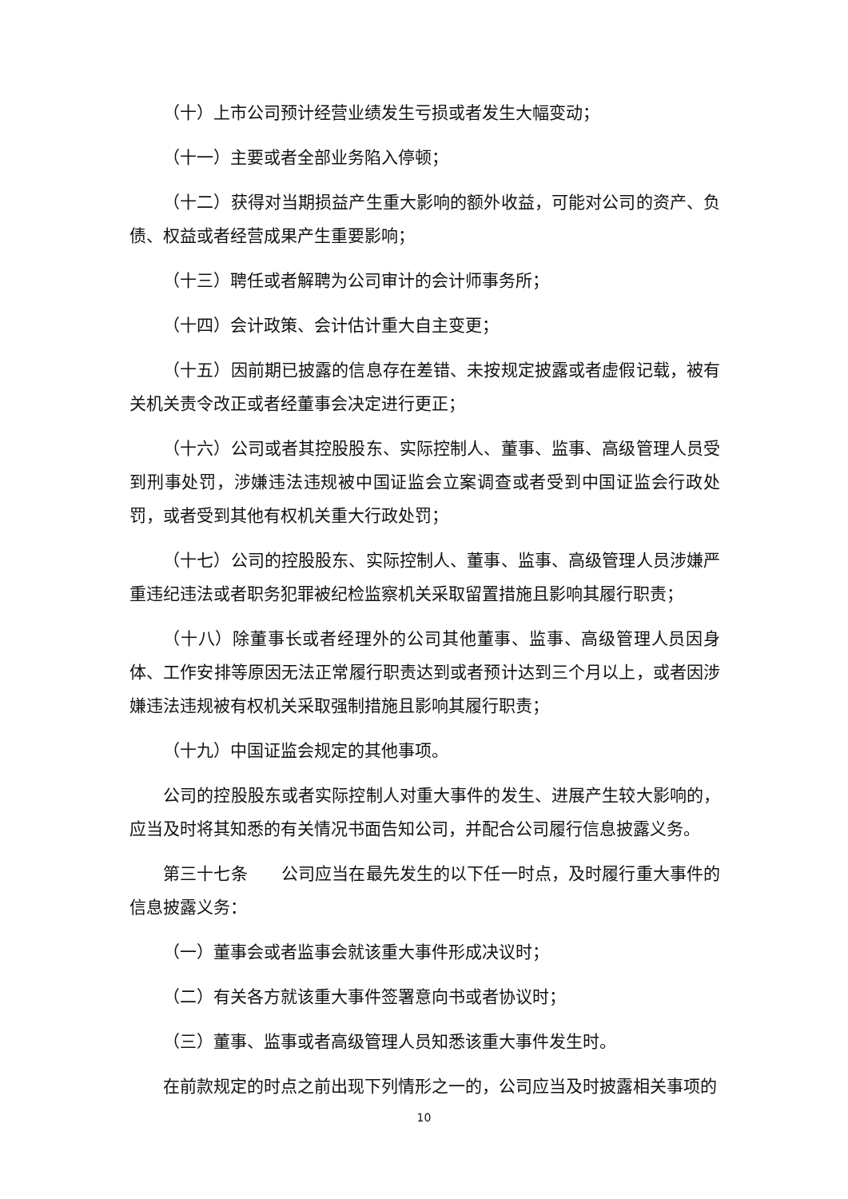（十）上市公司预计经营业绩发生亏损或者发生大幅变动；
（十一）主要或者全部业务陷入停顿；
（十二）获得对当期损益产生重大影响的额外收益，可能对公司的资产、负债、权益或者经营成果产生重要影响；
（十三）聘任或者解聘为公司审计的会计师事务所；
（十四）会计政策、会计估计重大自主变更；
（十五）因前期已披露的信息存在差错、未按规定披露或者虚假记载，被有关机关责令改正或者经董事会决定进行更正；
（十六）公司或者其控股股东、实际控制人、董事、监事、高级管理人员受到刑事处罚，涉嫌违法违规被中国证监会立案调查或者受到中国证监会行政处罚，或者受到其他有权机关重大行政处罚；
（十七）公司的控股股东、实际控制人、董事、监事、高级管理人员涉嫌严重违纪违法或者职务犯罪被纪检监察机关采取留置措施且影响其履行职责；
（十八）除董事长或者经理外的公司其他董事、监事、高级管理人员因身体、工作安排等原因无法正常履行职责达到或者预计达到三个月以上，或者因涉嫌违法违规被有权机关采取强制措施且影响其履行职责；
（十九）中国证监会规定的其他事项。
公司的控股股东或者实际控制人对重大事件的发生、进展产生较大影响的，应当及时将其知悉的有关情况书面告知公司，并配合公司履行信息披露义务。
第三十七条　　公司应当在最先发生的以下任一时点，及时履行重大事件的信息披露义务：
（一）董事会或者监事会就该重大事件形成决议时；
（二）有关各方就该重大事件签署意向书或者协议时；
（三）董事、监事或者高级管理人员知悉该重大事件发生时。
在前款规定的时点之前出现下列情形之一的，公司应当及时披露相关事项的
10